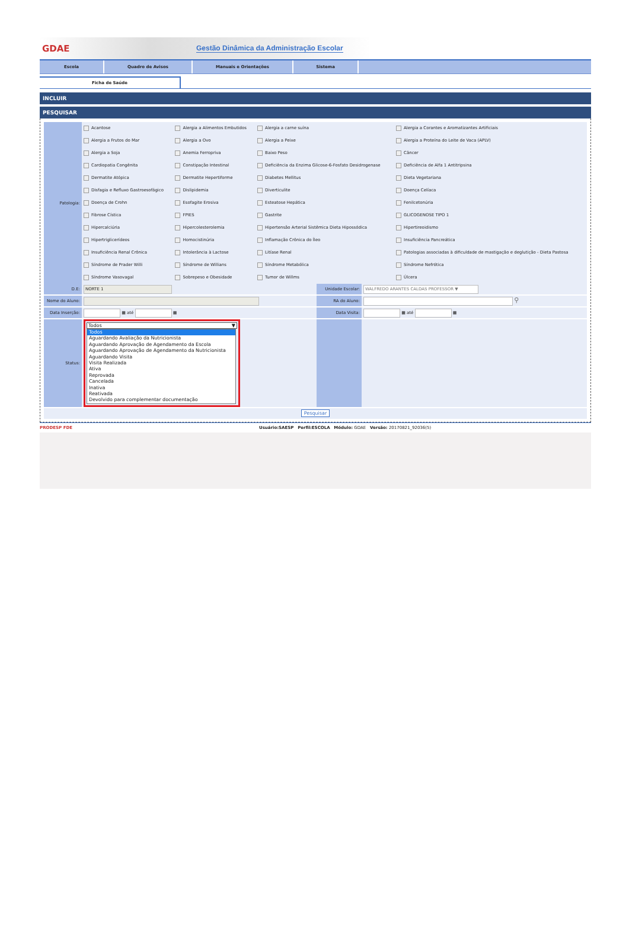GDAE
Gestão Dinâmica da Administração Escolar
Escola Quadro de Avisos Manuais e Orientações Sistema
Ficha de Saúde
INCLUIR
PESQUISAR
| Patologia: | Acantose | Alergia a Alimentos Embutidos | Alergia a carne suína | Alergia a Corantes e Aromatizantes Artificiais |
| | Alergia a Frutos do Mar | Alergia a Ovo | Alergia a Peixe | Alergia a Proteína do Leite de Vaca (APLV) |
| | Alergia a Soja | Anemia Ferropriva | Baixo Peso | Câncer |
| | Cardiopatia Congênita | Constipação Intestinal | Deficiência da Enzima Glicose-6-Fosfato Desidrogenase | Deficiência de Alfa 1 Antitripsina |
| | Dermatite Atópica | Dermatite Hepertiforme | Diabetes Mellitus | Dieta Vegetariana |
| | Disfagia e Refluxo Gastroesofágico | Dislipidemia | Diverticulite | Doença Celíaca |
| | Doença de Crohn | Esofagite Erosiva | Esteatose Hepática | Fenilcetonúria |
| | Fibrose Cística | FPIES | Gastrite | GLICOGENOSE TIPO 1 |
| | Hipercalciúria | Hipercolesterolemia | Hipertensão Arterial Sistêmica Dieta Hipossódica | Hipertireoidismo |
| | Hipertriglicerídeos | Homocistinúria | Inflamação Crônica do Íleo | Insuficiência Pancreática |
| | Insuficiência Renal Crônica | Intolerância à Lactose | Litíase Renal | Patologias associadas à dificuldade de mastigação e deglutição - Dieta Pastosa |
| | Síndrome de Prader Willi | Síndrome de Willians | Síndrome Metabólica | Síndrome Nefrótica |
| | Síndrome Vasovagal | Sobrepeso e Obesidade | Tumor de Willms | Úlcera |
| D.E: | NORTE 1 | Unidade Escolar: | WALFREDO ARANTES CALDAS PROFESSOR ▼ |
| Nome do Aluno: | | RA do Aluno: | ⚲ |
| Data Inserção: | ▦ até ▦ | Data Visita: | ▦ até ▦ |
| Status: | Todos ▼ Todos Aguardando Avaliação da Nutricionista Aguardando Aprovação de Agendamento da Escola Aguardando Aprovação de Agendamento da Nutricionista Aguardando Visita Visita Realizada Ativa Reprovada Cancelada Inativa Reativada Devolvido para complementar documentação | | |
| Pesquisar | | | |
PRODESP FDE Usuário:SAESP Perfil:ESCOLA Módulo: GDAE Versão: 20170821_92036(5)